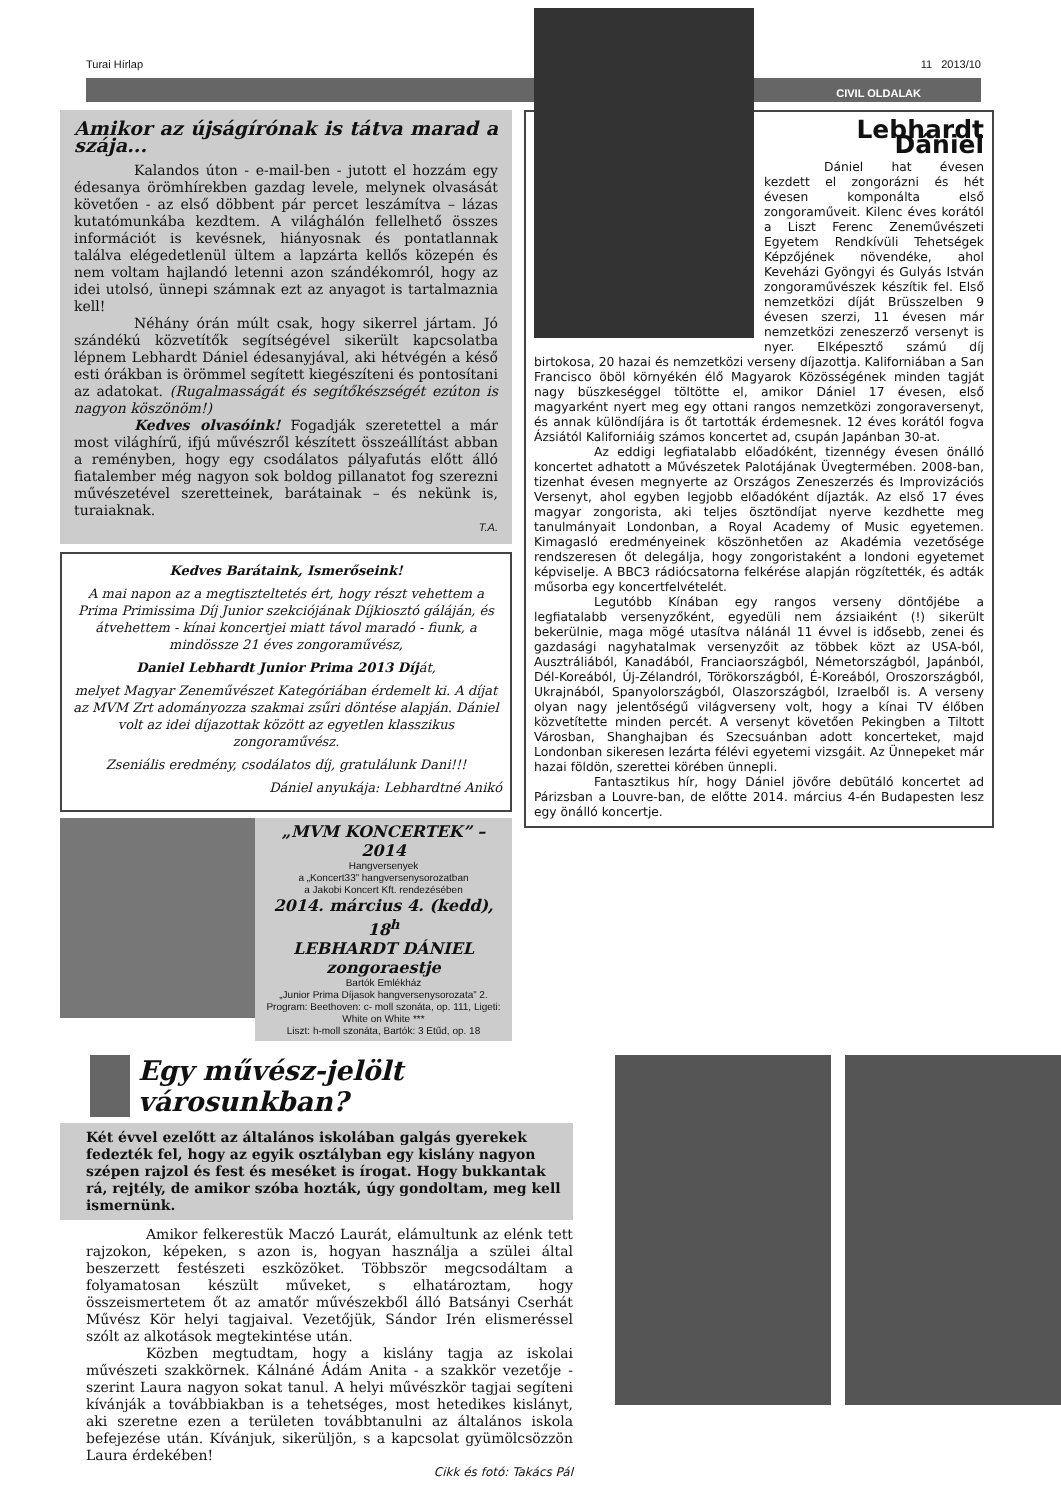Turai Hírlap 11 2013/10
CIVIL OLDALAK
Amikor az újságírónak is tátva marad a szája...
Kalandos úton - e-mail-ben - jutott el hozzám egy édesanya örömhírekben gazdag levele, melynek olvasását követően - az első döbbent pár percet leszámítva – lázas kutatómunkába kezdtem. A világhálón fellelhető összes információt is kevésnek, hiányosnak és pontatlannak találva elégedetlenül ültem a lapzárta kellős közepén és nem voltam hajlandó letenni azon szándékomról, hogy az idei utolsó, ünnepi számnak ezt az anyagot is tartalmaznia kell!
Néhány órán múlt csak, hogy sikerrel jártam. Jó szándékú közvetítők segítségével sikerült kapcsolatba lépnem Lebhardt Dániel édesanyjával, aki hétvégén a késő esti órákban is örömmel segített kiegészíteni és pontosítani az adatokat. (Rugalmasságát és segítőkészségét ezúton is nagyon köszönöm!)
Kedves olvasóink! Fogadják szeretettel a már most világhírű, ifjú művészről készített összeállítást abban a reményben, hogy egy csodálatos pályafutás előtt álló fiatalember még nagyon sok boldog pillanatot fog szerezni művészetével szeretteinek, barátainak – és nekünk is, turaiaknak.
T.A.
Kedves Barátaink, Ismerőseink!
A mai napon az a megtiszteltetés ért, hogy részt vehettem a Prima Primissima Díj Junior szekciójának Díjkiosztó gáláján, és átvehettem - kínai koncertjei miatt távol maradó - fiunk, a mindössze 21 éves zongoraművész,
Daniel Lebhardt Junior Prima 2013 Díját,
melyet Magyar Zeneművészet Kategóriában érdemelt ki. A díjat az MVM Zrt adományozza szakmai zsűri döntése alapján. Dániel volt az idei díjazottak között az egyetlen klasszikus zongoraművész.
Zseniális eredmény, csodálatos díj, gratulálunk Dani!!!
Dániel anyukája: Lebhardtné Anikó
„MVM KONCERTEK” – 2014
Hangversenyek
a „Koncert33” hangversenysorozatban
a Jakobi Koncert Kft. rendezésében
2014. március 4. (kedd), 18<sup>h</sup>
LEBHARDT DÁNIEL
zongoraestje
Bartók Emlékház
„Junior Prima Díjasok hangversenysorozata” 2.
Program: Beethoven: c- moll szonáta, op. 111, Ligeti: White on White ***
Liszt: h-moll szonáta, Bartók: 3 Etűd, op. 18
Lebhardt Dániel
Dániel hat évesen kezdett el zongorázni és hét évesen komponálta első zongoraműveit. Kilenc éves korától a Liszt Ferenc Zeneművészeti Egyetem Rendkívüli Tehetségek Képzőjének növendéke, ahol Keveházi Gyöngyi és Gulyás István zongoraművészek készítik fel. Első nemzetközi díját Brüsszelben 9 évesen szerzi, 11 évesen már nemzetközi zeneszerző versenyt is nyer. Elképesztő számú díj birtokosa, 20 hazai és nemzetközi verseny díjazottja. Kaliforniában a San Francisco öböl környékén élő Magyarok Közösségének minden tagját nagy büszkeséggel töltötte el, amikor Dániel 17 évesen, első magyarként nyert meg egy ottani rangos nemzetközi zongoraversenyt, és annak különdíjára is őt tartották érdemesnek. 12 éves korától fogva Ázsiától Kaliforniáig számos koncertet ad, csupán Japánban 30-at.
Az eddigi legfiatalabb előadóként, tizennégy évesen önálló koncertet adhatott a Művészetek Palotájának Üvegtermében. 2008-ban, tizenhat évesen megnyerte az Országos Zeneszerzés és Improvizációs Versenyt, ahol egyben legjobb előadóként díjazták. Az első 17 éves magyar zongorista, aki teljes ösztöndíjat nyerve kezdhette meg tanulmányait Londonban, a Royal Academy of Music egyetemen. Kimagasló eredményeinek köszönhetően az Akadémia vezetősége rendszeresen őt delegálja, hogy zongoristaként a londoni egyetemet képviselje. A BBC3 rádiócsatorna felkérése alapján rögzítették, és adták műsorba egy koncertfelvételét.
Legutóbb Kínában egy rangos verseny döntőjébe a legfiatalabb versenyzőként, egyedüli nem ázsiaiként (!) sikerült bekerülnie, maga mögé utasítva nálánál 11 évvel is idősebb, zenei és gazdasági nagyhatalmak versenyzőit az többek közt az USA-ból, Ausztráliából, Kanadából, Franciaországból, Németországból, Japánból, Dél-Koreából, Új-Zélandról, Törökországból, É-Koreából, Oroszországból, Ukrajnából, Spanyolországból, Olaszországból, Izraelből is. A verseny olyan nagy jelentőségű világverseny volt, hogy a kínai TV élőben közvetítette minden percét. A versenyt követően Pekingben a Tiltott Városban, Shanghajban és Szecsuánban adott koncerteket, majd Londonban sikeresen lezárta félévi egyetemi vizsgáit. Az Ünnepeket már hazai földön, szerettei körében ünnepli.
Fantasztikus hír, hogy Dániel jövőre debütáló koncertet ad Párizsban a Louvre-ban, de előtte 2014. március 4-én Budapesten lesz egy önálló koncertje.
Egy művész-jelölt városunkban?
Két évvel ezelőtt az általános iskolában galgás gyerekek fedezték fel, hogy az egyik osztályban egy kislány nagyon szépen rajzol és fest és meséket is írogat. Hogy bukkantak rá, rejtély, de amikor szóba hozták, úgy gondoltam, meg kell ismernünk.
Amikor felkerestük Maczó Laurát, elámultunk az elénk tett rajzokon, képeken, s azon is, hogyan használja a szülei által beszerzett festészeti eszközöket. Többször megcsodáltam a folyamatosan készült műveket, s elhatároztam, hogy összeismertetem őt az amatőr művészekből álló Batsányi Cserhát Művész Kör helyi tagjaival. Vezetőjük, Sándor Irén elismeréssel szólt az alkotások megtekintése után.
Közben megtudtam, hogy a kislány tagja az iskolai művészeti szakkörnek. Kálnáné Ádám Anita - a szakkör vezetője - szerint Laura nagyon sokat tanul. A helyi művészkör tagjai segíteni kívánják a továbbiakban is a tehetséges, most hetedikes kislányt, aki szeretne ezen a területen továbbtanulni az általános iskola befejezése után. Kívánjuk, sikerüljön, s a kapcsolat gyümölcsözzön Laura érdekében!
Cikk és fotó: Takács Pál